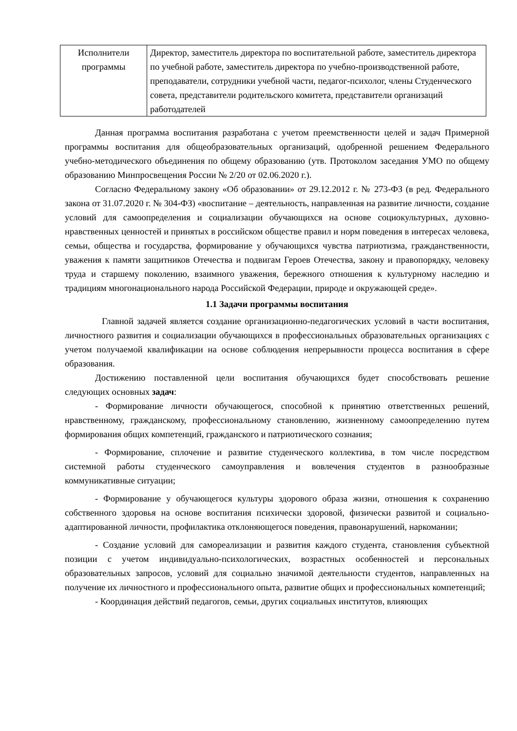| Исполнители программы | Директор, заместитель директора по воспитательной работе, заместитель директора по учебной работе, заместитель директора по учебно-производственной работе, преподаватели, сотрудники учебной части, педагог-психолог, члены Студенческого совета, представители родительского комитета, представители организаций работодателей |
Данная программа воспитания разработана с учетом преемственности целей и задач Примерной программы воспитания для общеобразовательных организаций, одобренной решением Федерального учебно-методического объединения по общему образованию (утв. Протоколом заседания УМО по общему образованию Минпросвещения России № 2/20 от 02.06.2020 г.).
Согласно Федеральному закону «Об образовании» от 29.12.2012 г. № 273-ФЗ (в ред. Федерального закона от 31.07.2020 г. № 304-ФЗ) «воспитание – деятельность, направленная на развитие личности, создание условий для самоопределения и социализации обучающихся на основе социокультурных, духовно-нравственных ценностей и принятых в российском обществе правил и норм поведения в интересах человека, семьи, общества и государства, формирование у обучающихся чувства патриотизма, гражданственности, уважения к памяти защитников Отечества и подвигам Героев Отечества, закону и правопорядку, человеку труда и старшему поколению, взаимного уважения, бережного отношения к культурному наследию и традициям многонационального народа Российской Федерации, природе и окружающей среде».
1.1 Задачи программы воспитания
Главной задачей является создание организационно-педагогических условий в части воспитания, личностного развития и социализации обучающихся в профессиональных образовательных организациях с учетом получаемой квалификации на основе соблюдения непрерывности процесса воспитания в сфере образования.
Достижению поставленной цели воспитания обучающихся будет способствовать решение следующих основных задач:
- Формирование личности обучающегося, способной к принятию ответственных решений, нравственному, гражданскому, профессиональному становлению, жизненному самоопределению путем формирования общих компетенций, гражданского и патриотического сознания;
- Формирование, сплочение и развитие студенческого коллектива, в том числе посредством системной работы студенческого самоуправления и вовлечения студентов в разнообразные коммуникативные ситуации;
- Формирование у обучающегося культуры здорового образа жизни, отношения к сохранению собственного здоровья на основе воспитания психически здоровой, физически развитой и социально-адаптированной личности, профилактика отклоняющегося поведения, правонарушений, наркомании;
- Создание условий для самореализации и развития каждого студента, становления субъектной позиции с учетом индивидуально-психологических, возрастных особенностей и персональных образовательных запросов, условий для социально значимой деятельности студентов, направленных на получение их личностного и профессионального опыта, развитие общих и профессиональных компетенций;
- Координация действий педагогов, семьи, других социальных институтов, влияющих